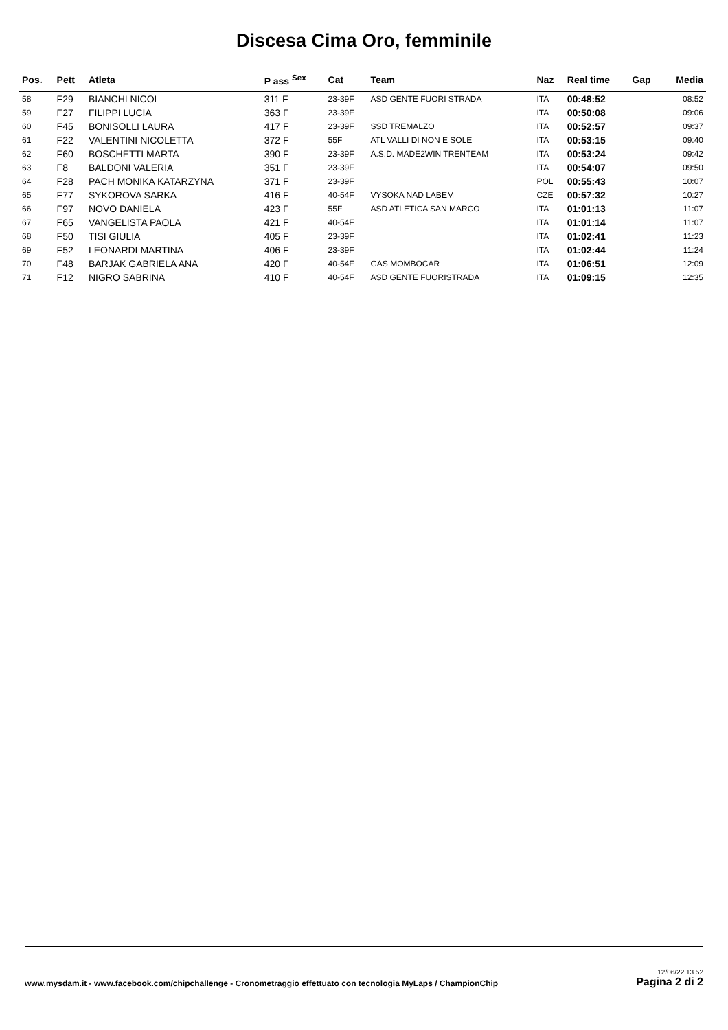Discesa Cima Oro, femminile
| Pos. | Pett | Atleta | P ass <sup>Sex</sup> | Cat | Team | Naz | Real time | Gap | Media |
| --- | --- | --- | --- | --- | --- | --- | --- | --- | --- |
| 58 | F29 | BIANCHI NICOL | 311 F | 23-39F | ASD GENTE FUORI STRADA | ITA | 00:48:52 | | 08:52 |
| 59 | F27 | FILIPPI LUCIA | 363 F | 23-39F | | ITA | 00:50:08 | | 09:06 |
| 60 | F45 | BONISOLLI LAURA | 417 F | 23-39F | SSD TREMALZO | ITA | 00:52:57 | | 09:37 |
| 61 | F22 | VALENTINI NICOLETTA | 372 F | 55F | ATL VALLI DI NON E SOLE | ITA | 00:53:15 | | 09:40 |
| 62 | F60 | BOSCHETTI MARTA | 390 F | 23-39F | A.S.D. MADE2WIN TRENTEAM | ITA | 00:53:24 | | 09:42 |
| 63 | F8 | BALDONI VALERIA | 351 F | 23-39F | | ITA | 00:54:07 | | 09:50 |
| 64 | F28 | PACH MONIKA KATARZYNA | 371 F | 23-39F | | POL | 00:55:43 | | 10:07 |
| 65 | F77 | SYKOROVA SARKA | 416 F | 40-54F | VYSOKA NAD LABEM | CZE | 00:57:32 | | 10:27 |
| 66 | F97 | NOVO DANIELA | 423 F | 55F | ASD ATLETICA SAN MARCO | ITA | 01:01:13 | | 11:07 |
| 67 | F65 | VANGELISTA PAOLA | 421 F | 40-54F | | ITA | 01:01:14 | | 11:07 |
| 68 | F50 | TISI GIULIA | 405 F | 23-39F | | ITA | 01:02:41 | | 11:23 |
| 69 | F52 | LEONARDI MARTINA | 406 F | 23-39F | | ITA | 01:02:44 | | 11:24 |
| 70 | F48 | BARJAK GABRIELA ANA | 420 F | 40-54F | GAS MOMBOCAR | ITA | 01:06:51 | | 12:09 |
| 71 | F12 | NIGRO SABRINA | 410 F | 40-54F | ASD GENTE FUORISTRADA | ITA | 01:09:15 | | 12:35 |
www.mysdam.it - www.facebook.com/chipchallenge - Cronometraggio effettuato con tecnologia MyLaps / ChampionChip
12/06/22 13.52
Pagina 2 di 2